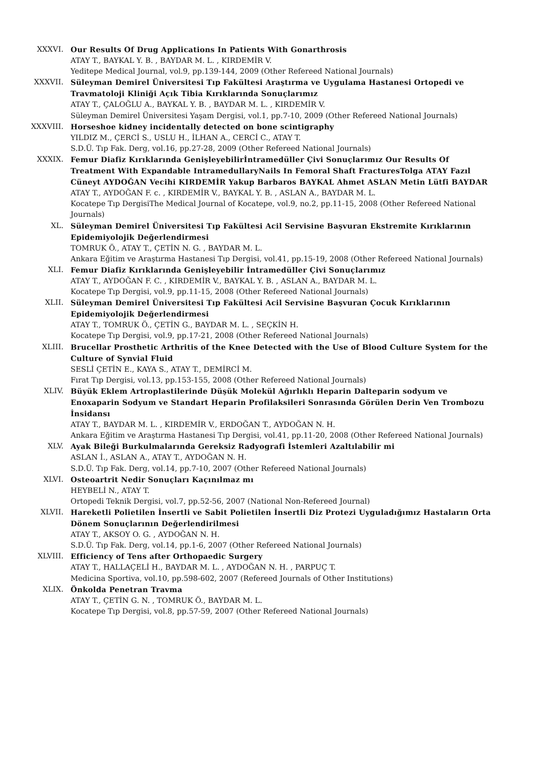XXXVI. Our Results Of Drug Applications In Patients With Gonarthrosis
ATAY T., BAYKAL Y. B. , BAYDAR M. L. , KIRDEMİR V.
Yeditepe Medical Journal, vol.9, pp.139-144, 2009 (Other Refereed National Journals)
XXXVII. Süleyman Demirel Üniversitesi Tıp Fakültesi Araştırma ve Uygulama Hastanesi Ortopedi ve Travmatoloji Kliniği Açık Tibia Kırıklarında Sonuçlarımız
ATAY T., ÇALOĞLU A., BAYKAL Y. B. , BAYDAR M. L. , KIRDEMİR V.
Süleyman Demirel Üniversitesi Yaşam Dergisi, vol.1, pp.7-10, 2009 (Other Refereed National Journals)
XXXVIII. Horseshoe kidney incidentally detected on bone scintigraphy
YILDIZ M., ÇERCİ S., USLU H., İLHAN A., CERCİ C., ATAY T.
S.D.Ü. Tıp Fak. Derg, vol.16, pp.27-28, 2009 (Other Refereed National Journals)
XXXIX. Femur Diafiz Kırıklarında Genişleyebilirİntramedüller Çivi Sonuçlarımız Our Results Of Treatment With Expandable IntramedullaryNails In Femoral Shaft FracturesTolga ATAY Fazıl Cüneyt AYDOĞAN Vecihi KIRDEMİR Yakup Barbaros BAYKAL Ahmet ASLAN Metin Lütfi BAYDAR
ATAY T., AYDOĞAN F. c. , KIRDEMİR V., BAYKAL Y. B. , ASLAN A., BAYDAR M. L.
Kocatepe Tıp DergisiThe Medical Journal of Kocatepe, vol.9, no.2, pp.11-15, 2008 (Other Refereed National Journals)
XL. Süleyman Demirel Üniversitesi Tıp Fakültesi Acil Servisine Başvuran Ekstremite Kırıklarının Epidemiyolojik Değerlendirmesi
TOMRUK Ö., ATAY T., ÇETİN N. G. , BAYDAR M. L.
Ankara Eğitim ve Araştırma Hastanesi Tıp Dergisi, vol.41, pp.15-19, 2008 (Other Refereed National Journals)
XLI. Femur Diafiz Kırıklarında Genişleyebilir İntramedüller Çivi Sonuçlarımız
ATAY T., AYDOĞAN F. C. , KIRDEMİR V., BAYKAL Y. B. , ASLAN A., BAYDAR M. L.
Kocatepe Tıp Dergisi, vol.9, pp.11-15, 2008 (Other Refereed National Journals)
XLII. Süleyman Demirel Üniversitesi Tıp Fakültesi Acil Servisine Başvuran Çocuk Kırıklarının Epidemiyolojik Değerlendirmesi
ATAY T., TOMRUK Ö., ÇETİN G., BAYDAR M. L. , SEÇKİN H.
Kocatepe Tıp Dergisi, vol.9, pp.17-21, 2008 (Other Refereed National Journals)
XLIII. Brucellar Prosthetic Arthritis of the Knee Detected with the Use of Blood Culture System for the Culture of Synvial Fluid
SESLİ ÇETİN E., KAYA S., ATAY T., DEMİRCİ M.
Fırat Tıp Dergisi, vol.13, pp.153-155, 2008 (Other Refereed National Journals)
XLIV. Büyük Eklem Artroplastilerinde Düşük Molekül Ağırlıklı Heparin Dalteparin sodyum ve Enoxaparin Sodyum ve Standart Heparin Profilaksileri Sonrasında Görülen Derin Ven Trombozu İnsidansı
ATAY T., BAYDAR M. L. , KIRDEMİR V., ERDOĞAN T., AYDOĞAN N. H.
Ankara Eğitim ve Araştırma Hastanesi Tıp Dergisi, vol.41, pp.11-20, 2008 (Other Refereed National Journals)
XLV. Ayak Bileği Burkulmalarında Gereksiz Radyografi İstemleri Azaltılabilir mi
ASLAN İ., ASLAN A., ATAY T., AYDOĞAN N. H.
S.D.Ü. Tıp Fak. Derg, vol.14, pp.7-10, 2007 (Other Refereed National Journals)
XLVI. Osteoartrit Nedir Sonuçları Kaçınılmaz mı
HEYBELİ N., ATAY T.
Ortopedi Teknik Dergisi, vol.7, pp.52-56, 2007 (National Non-Refereed Journal)
XLVII. Hareketli Polietilen İnsertli ve Sabit Polietilen İnsertli Diz Protezi Uyguladığımız Hastaların Orta Dönem Sonuçlarının Değerlendirilmesi
ATAY T., AKSOY O. G. , AYDOĞAN N. H.
S.D.Ü. Tıp Fak. Derg, vol.14, pp.1-6, 2007 (Other Refereed National Journals)
XLVIII. Efficiency of Tens after Orthopaedic Surgery
ATAY T., HALLAÇELİ H., BAYDAR M. L. , AYDOĞAN N. H. , PARPUÇ T.
Medicina Sportiva, vol.10, pp.598-602, 2007 (Refereed Journals of Other Institutions)
XLIX. Önkolda Penetran Travma
ATAY T., ÇETİN G. N. , TOMRUK Ö., BAYDAR M. L.
Kocatepe Tıp Dergisi, vol.8, pp.57-59, 2007 (Other Refereed National Journals)